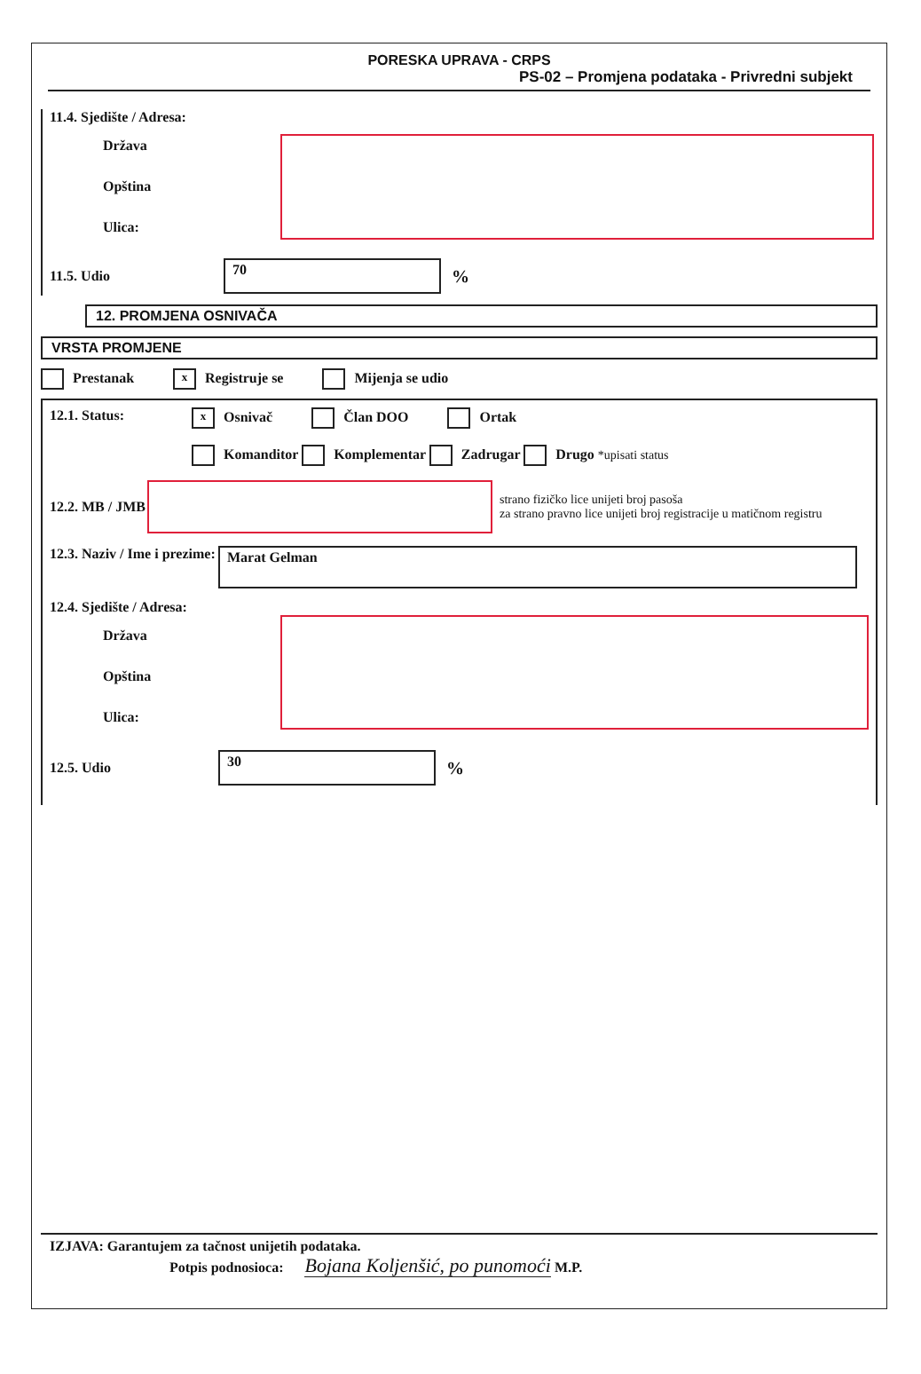PORESKA UPRAVA - CRPS
PS-02 – Promjena podataka - Privredni subjekt
11.4. Sjedište / Adresa:
Država
Opština
Ulica:
11.5. Udio
70
%
12. PROMJENA OSNIVAČA
VRSTA PROMJENE
Prestanak x Registruje se Mijenja se udio
12.1. Status:
x Osnivač Član DOO Ortak
Komanditor Komplementar Zadrugar Drugo *upisati status
12.2. MB / JMB
strano fizičko lice unijeti broj pasoša
za strano pravno lice unijeti broj registracije u matičnom registru
12.3. Naziv / Ime i prezime:
Marat Gelman
12.4. Sjedište / Adresa:
Država
Opština
Ulica:
12.5. Udio
30
%
IZJAVA: Garantujem za tačnost unijetih podataka.
Potpis podnosioca: Bojana Koljenšić, po punomoći M.P.